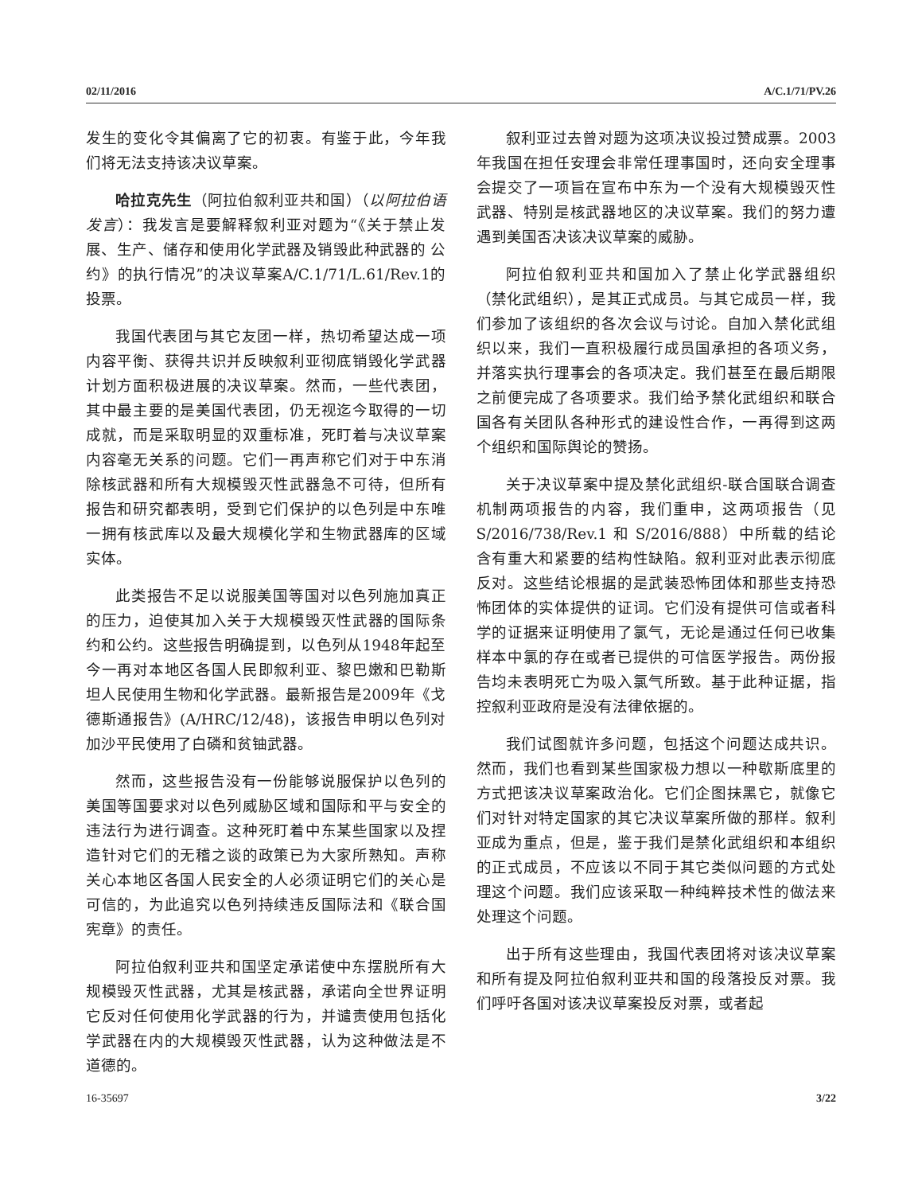02/11/2016 A/C.1/71/PV.26
发生的变化令其偏离了它的初衷。有鉴于此，今年我们将无法支持该决议草案。
哈拉克先生（阿拉伯叙利亚共和国）（以阿拉伯语发言）：我发言是要解释叙利亚对题为“《关于禁止发展、生产、储存和使用化学武器及销毁此种武器的 公约》的执行情况”的决议草案A/C.1/71/L.61/Rev.1的投票。
我国代表团与其它友团一样，热切希望达成一项内容平衡、获得共识并反映叙利亚彻底销毁化学武器计划方面积极进展的决议草案。然而，一些代表团，其中最主要的是美国代表团，仍无视迄今取得的一切成就，而是采取明显的双重标准，死盯着与决议草案内容毫无关系的问题。它们一再声称它们对于中东消除核武器和所有大规模毁灭性武器急不可待，但所有报告和研究都表明，受到它们保护的以色列是中东唯一拥有核武库以及最大规模化学和生物武器库的区域实体。
此类报告不足以说服美国等国对以色列施加真正的压力，迫使其加入关于大规模毁灭性武器的国际条约和公约。这些报告明确提到，以色列从1948年起至今一再对本地区各国人民即叙利亚、黎巴嫩和巴勒斯坦人民使用生物和化学武器。最新报告是2009年《戈德斯通报告》(A/HRC/12/48)，该报告申明以色列对加沙平民使用了白磷和贫铀武器。
然而，这些报告没有一份能够说服保护以色列的美国等国要求对以色列威胁区域和国际和平与安全的违法行为进行调查。这种死盯着中东某些国家以及捏造针对它们的无稽之谈的政策已为大家所熟知。声称关心本地区各国人民安全的人必须证明它们的关心是可信的，为此追究以色列持续违反国际法和《联合国宪章》的责任。
阿拉伯叙利亚共和国坚定承诺使中东摆脱所有大规模毁灭性武器，尤其是核武器，承诺向全世界证明它反对任何使用化学武器的行为，并谴责使用包括化学武器在内的大规模毁灭性武器，认为这种做法是不道德的。
叙利亚过去曾对题为这项决议投过赞成票。2003年我国在担任安理会非常任理事国时，还向安全理事会提交了一项旨在宣布中东为一个没有大规模毁灭性武器、特别是核武器地区的决议草案。我们的努力遭遇到美国否决该决议草案的威胁。
阿拉伯叙利亚共和国加入了禁止化学武器组织（禁化武组织），是其正式成员。与其它成员一样，我们参加了该组织的各次会议与讨论。自加入禁化武组织以来，我们一直积极履行成员国承担的各项义务，并落实执行理事会的各项决定。我们甚至在最后期限之前便完成了各项要求。我们给予禁化武组织和联合国各有关团队各种形式的建设性合作，一再得到这两个组织和国际舆论的赞扬。
关于决议草案中提及禁化武组织-联合国联合调查机制两项报告的内容，我们重申，这两项报告（见S/2016/738/Rev.1 和 S/2016/888）中所载的结论含有重大和紧要的结构性缺陷。叙利亚对此表示彻底反对。这些结论根据的是武装恐怖团体和那些支持恐怖团体的实体提供的证词。它们没有提供可信或者科学的证据来证明使用了氯气，无论是通过任何已收集样本中氯的存在或者已提供的可信医学报告。两份报告均未表明死亡为吸入氯气所致。基于此种证据，指控叙利亚政府是没有法律依据的。
我们试图就许多问题，包括这个问题达成共识。然而，我们也看到某些国家极力想以一种歇斯底里的方式把该决议草案政治化。它们企图抹黑它，就像它们对针对特定国家的其它决议草案所做的那样。叙利亚成为重点，但是，鉴于我们是禁化武组织和本组织的正式成员，不应该以不同于其它类似问题的方式处理这个问题。我们应该采取一种纯粹技术性的做法来处理这个问题。
出于所有这些理由，我国代表团将对该决议草案和所有提及阿拉伯叙利亚共和国的段落投反对票。我们呼吁各国对该决议草案投反对票，或者起
16-35697 3/22